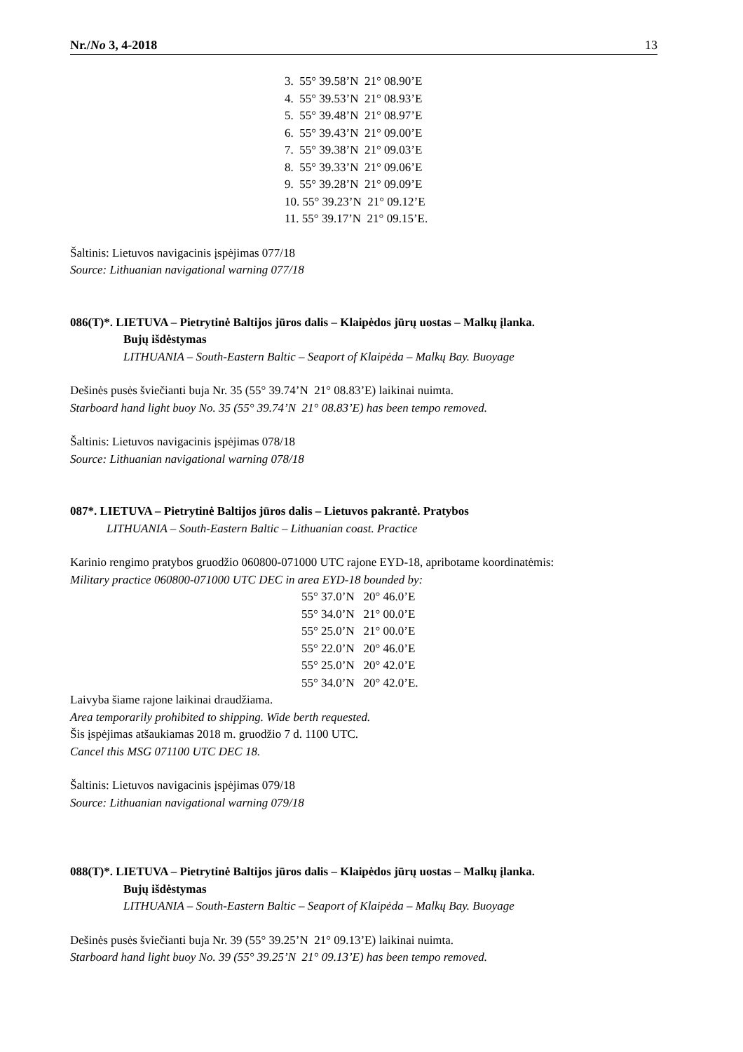Nr./No 3, 4-2018 13
3. 55° 39.58’N 21° 08.90’E
4. 55° 39.53’N 21° 08.93’E
5. 55° 39.48’N 21° 08.97’E
6. 55° 39.43’N 21° 09.00’E
7. 55° 39.38’N 21° 09.03’E
8. 55° 39.33’N 21° 09.06’E
9. 55° 39.28’N 21° 09.09’E
10. 55° 39.23’N 21° 09.12’E
11. 55° 39.17’N 21° 09.15’E.
Šaltinis: Lietuvos navigacinis įspėjimas 077/18
Source: Lithuanian navigational warning 077/18
086(T)*. LIETUVA – Pietrytinė Baltijos jūros dalis – Klaipėdos jūrų uostas – Malkų įlanka.
Bujų išdėstymas
LITHUANIA – South-Eastern Baltic – Seaport of Klaipėda – Malkų Bay. Buoyage
Dešinės pusės šviečianti buja Nr. 35 (55° 39.74’N 21° 08.83’E) laikinai nuimta.
Starboard hand light buoy No. 35 (55° 39.74’N 21° 08.83’E) has been tempo removed.
Šaltinis: Lietuvos navigacinis įspėjimas 078/18
Source: Lithuanian navigational warning 078/18
087*. LIETUVA – Pietrytinė Baltijos jūros dalis – Lietuvos pakrantė. Pratybos
LITHUANIA – South-Eastern Baltic – Lithuanian coast. Practice
Karinio rengimo pratybos gruodžio 060800-071000 UTC rajone EYD-18, apribotame koordinatėmis:
Military practice 060800-071000 UTC DEC in area EYD-18 bounded by:
55° 37.0’N 20° 46.0’E
55° 34.0’N 21° 00.0’E
55° 25.0’N 21° 00.0’E
55° 22.0’N 20° 46.0’E
55° 25.0’N 20° 42.0’E
55° 34.0’N 20° 42.0’E.
Laivyba šiame rajone laikinai draudžiama.
Area temporarily prohibited to shipping. Wide berth requested.
Šis įspėjimas atšaukiamas 2018 m. gruodžio 7 d. 1100 UTC.
Cancel this MSG 071100 UTC DEC 18.
Šaltinis: Lietuvos navigacinis įspėjimas 079/18
Source: Lithuanian navigational warning 079/18
088(T)*. LIETUVA – Pietrytinė Baltijos jūros dalis – Klaipėdos jūrų uostas – Malkų įlanka.
Bujų išdėstymas
LITHUANIA – South-Eastern Baltic – Seaport of Klaipėda – Malkų Bay. Buoyage
Dešinės pusės šviečianti buja Nr. 39 (55° 39.25’N 21° 09.13’E) laikinai nuimta.
Starboard hand light buoy No. 39 (55° 39.25’N 21° 09.13’E) has been tempo removed.